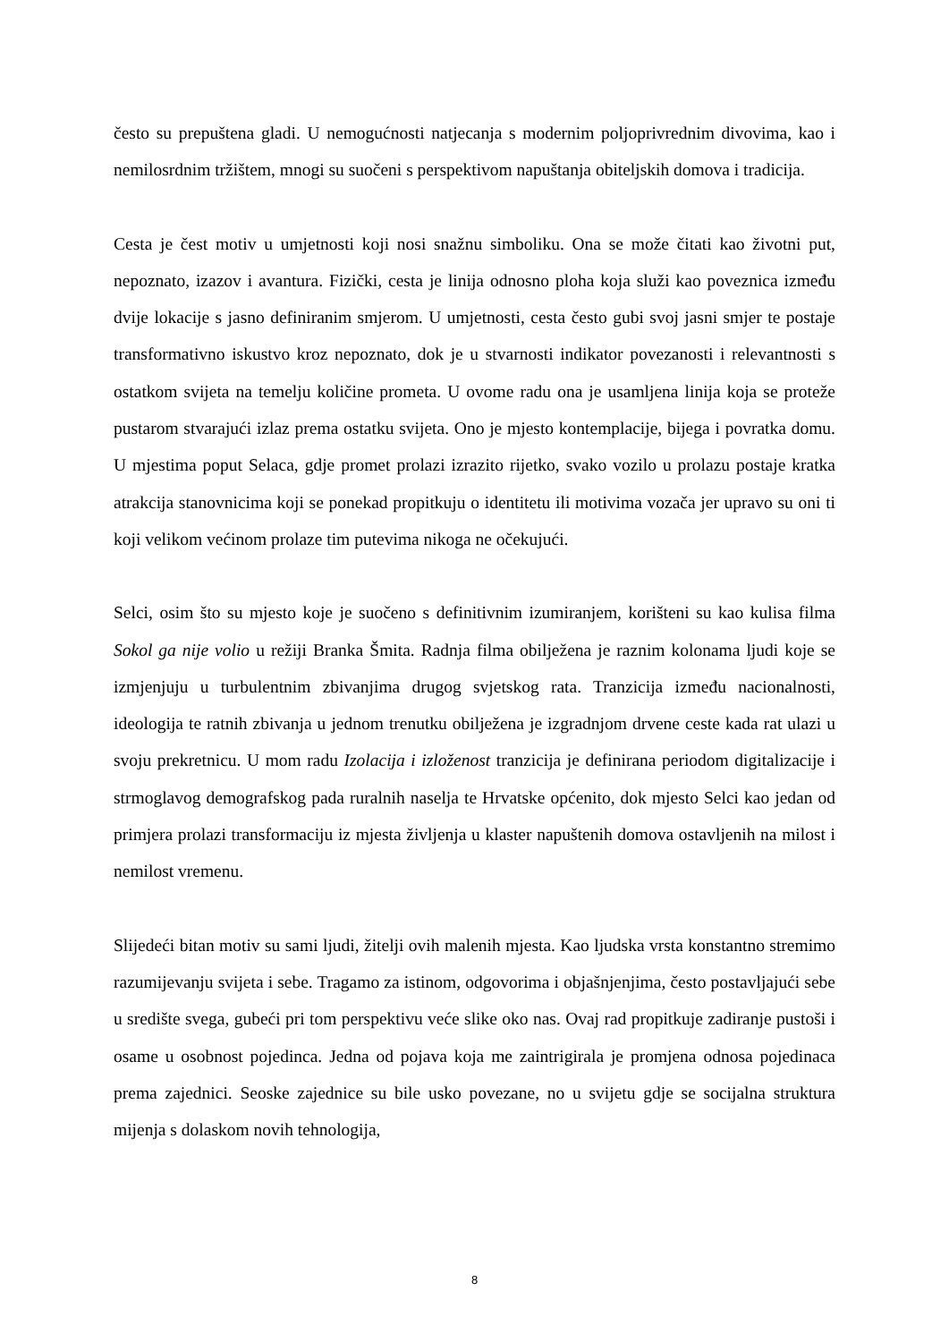često su prepuštena gladi. U nemogućnosti natjecanja s modernim poljoprivrednim divovima, kao i nemilosrdnim tržištem, mnogi su suočeni s perspektivom napuštanja obiteljskih domova i tradicija.
Cesta je čest motiv u umjetnosti koji nosi snažnu simboliku. Ona se može čitati kao životni put, nepoznato, izazov i avantura. Fizički, cesta je linija odnosno ploha koja služi kao poveznica između dvije lokacije s jasno definiranim smjerom. U umjetnosti, cesta često gubi svoj jasni smjer te postaje transformativno iskustvo kroz nepoznato, dok je u stvarnosti indikator povezanosti i relevantnosti s ostatkom svijeta na temelju količine prometa. U ovome radu ona je usamljena linija koja se proteže pustarom stvarajući izlaz prema ostatku svijeta. Ono je mjesto kontemplacije, bijega i povratka domu. U mjestima poput Selaca, gdje promet prolazi izrazito rijetko, svako vozilo u prolazu postaje kratka atrakcija stanovnicima koji se ponekad propitkuju o identitetu ili motivima vozača jer upravo su oni ti koji velikom većinom prolaze tim putevima nikoga ne očekujući.
Selci, osim što su mjesto koje je suočeno s definitivnim izumiranjem, korišteni su kao kulisa filma Sokol ga nije volio u režiji Branka Šmita. Radnja filma obilježena je raznim kolonama ljudi koje se izmjenjuju u turbulentnim zbivanjima drugog svjetskog rata. Tranzicija između nacionalnosti, ideologija te ratnih zbivanja u jednom trenutku obilježena je izgradnjom drvene ceste kada rat ulazi u svoju prekretnicu. U mom radu Izolacija i izloženost tranzicija je definirana periodom digitalizacije i strmoglavog demografskog pada ruralnih naselja te Hrvatske općenito, dok mjesto Selci kao jedan od primjera prolazi transformaciju iz mjesta življenja u klaster napuštenih domova ostavljenih na milost i nemilost vremenu.
Slijedeći bitan motiv su sami ljudi, žitelji ovih malenih mjesta. Kao ljudska vrsta konstantno stremimo razumijevanju svijeta i sebe. Tragamo za istinom, odgovorima i objašnjenjima, često postavljajući sebe u središte svega, gubeći pri tom perspektivu veće slike oko nas. Ovaj rad propitkuje zadiranje pustoši i osame u osobnost pojedinca. Jedna od pojava koja me zaintrigirala je promjena odnosa pojedinaca prema zajednici. Seoske zajednice su bile usko povezane, no u svijetu gdje se socijalna struktura mijenja s dolaskom novih tehnologija,
8